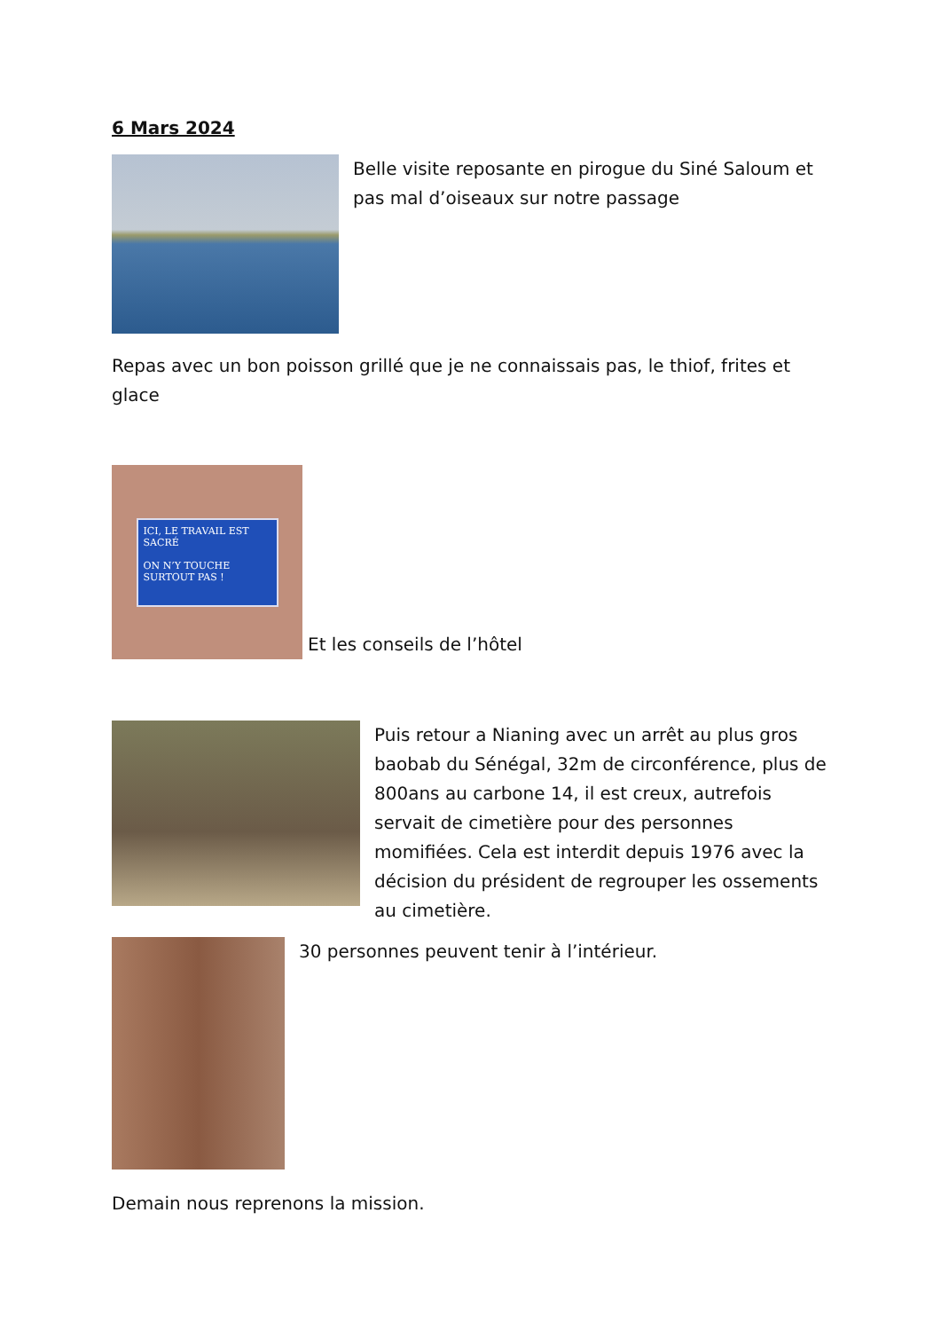6 Mars 2024
Belle visite reposante en pirogue du Siné Saloum et pas mal d’oiseaux sur notre passage
Repas avec un bon poisson grillé que je ne connaissais pas, le thiof, frites et glace
ICI, LE TRAVAIL EST SACRÉ
ON N’Y TOUCHE SURTOUT PAS !
Et les conseils de l’hôtel
Puis retour a Nianing avec un arrêt au plus gros baobab du Sénégal, 32m de circonférence, plus de 800ans au carbone 14, il est creux, autrefois servait de cimetière pour des personnes momifiées. Cela est interdit depuis 1976 avec la décision du président de regrouper les ossements au cimetière.
30 personnes peuvent tenir à l’intérieur.
Demain nous reprenons la mission.